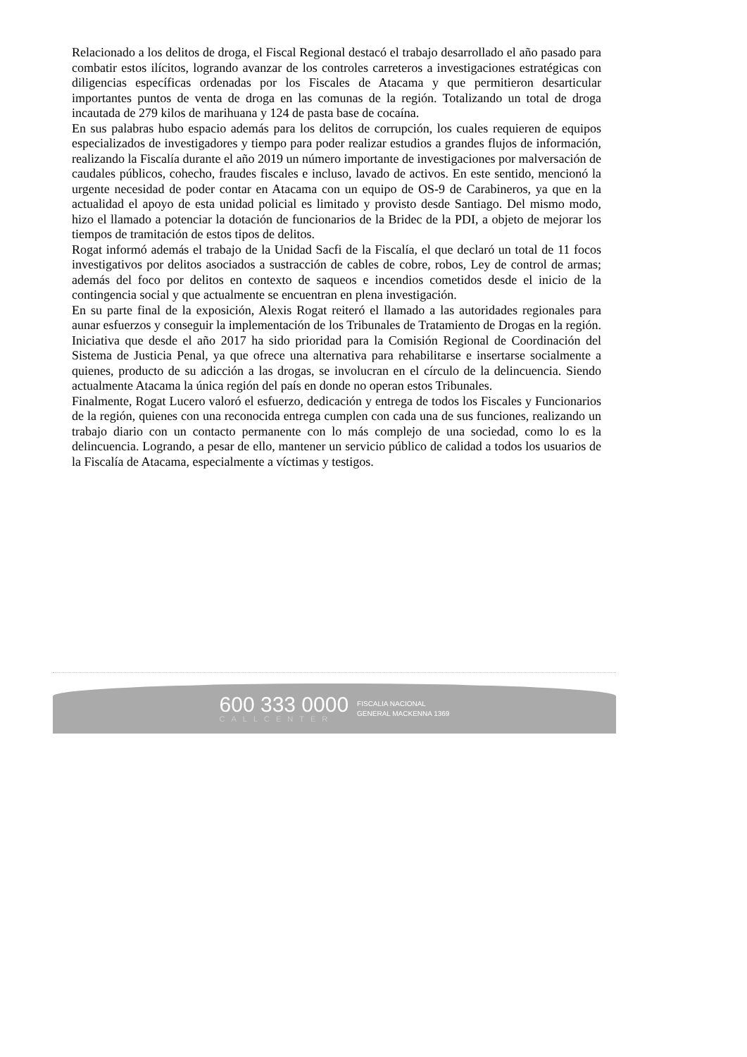Relacionado a los delitos de droga, el Fiscal Regional destacó el trabajo desarrollado el año pasado para combatir estos ilícitos, logrando avanzar de los controles carreteros a investigaciones estratégicas con diligencias específicas ordenadas por los Fiscales de Atacama y que permitieron desarticular importantes puntos de venta de droga en las comunas de la región. Totalizando un total de droga incautada de 279 kilos de marihuana y 124 de pasta base de cocaína.
En sus palabras hubo espacio además para los delitos de corrupción, los cuales requieren de equipos especializados de investigadores y tiempo para poder realizar estudios a grandes flujos de información, realizando la Fiscalía durante el año 2019 un número importante de investigaciones por malversación de caudales públicos, cohecho, fraudes fiscales e incluso, lavado de activos. En este sentido, mencionó la urgente necesidad de poder contar en Atacama con un equipo de OS-9 de Carabineros, ya que en la actualidad el apoyo de esta unidad policial es limitado y provisto desde Santiago. Del mismo modo, hizo el llamado a potenciar la dotación de funcionarios de la Bridec de la PDI, a objeto de mejorar los tiempos de tramitación de estos tipos de delitos.
Rogat informó además el trabajo de la Unidad Sacfi de la Fiscalía, el que declaró un total de 11 focos investigativos por delitos asociados a sustracción de cables de cobre, robos, Ley de control de armas; además del foco por delitos en contexto de saqueos e incendios cometidos desde el inicio de la contingencia social y que actualmente se encuentran en plena investigación.
En su parte final de la exposición, Alexis Rogat reiteró el llamado a las autoridades regionales para aunar esfuerzos y conseguir la implementación de los Tribunales de Tratamiento de Drogas en la región. Iniciativa que desde el año 2017 ha sido prioridad para la Comisión Regional de Coordinación del Sistema de Justicia Penal, ya que ofrece una alternativa para rehabilitarse e insertarse socialmente a quienes, producto de su adicción a las drogas, se involucran en el círculo de la delincuencia. Siendo actualmente Atacama la única región del país en donde no operan estos Tribunales.
Finalmente, Rogat Lucero valoró el esfuerzo, dedicación y entrega de todos los Fiscales y Funcionarios de la región, quienes con una reconocida entrega cumplen con cada una de sus funciones, realizando un trabajo diario con un contacto permanente con lo más complejo de una sociedad, como lo es la delincuencia. Logrando, a pesar de ello, mantener un servicio público de calidad a todos los usuarios de la Fiscalía de Atacama, especialmente a víctimas y testigos.
600 333 0000
CALLCENTER
FISCALIA NACIONAL
GENERAL MACKENNA 1369